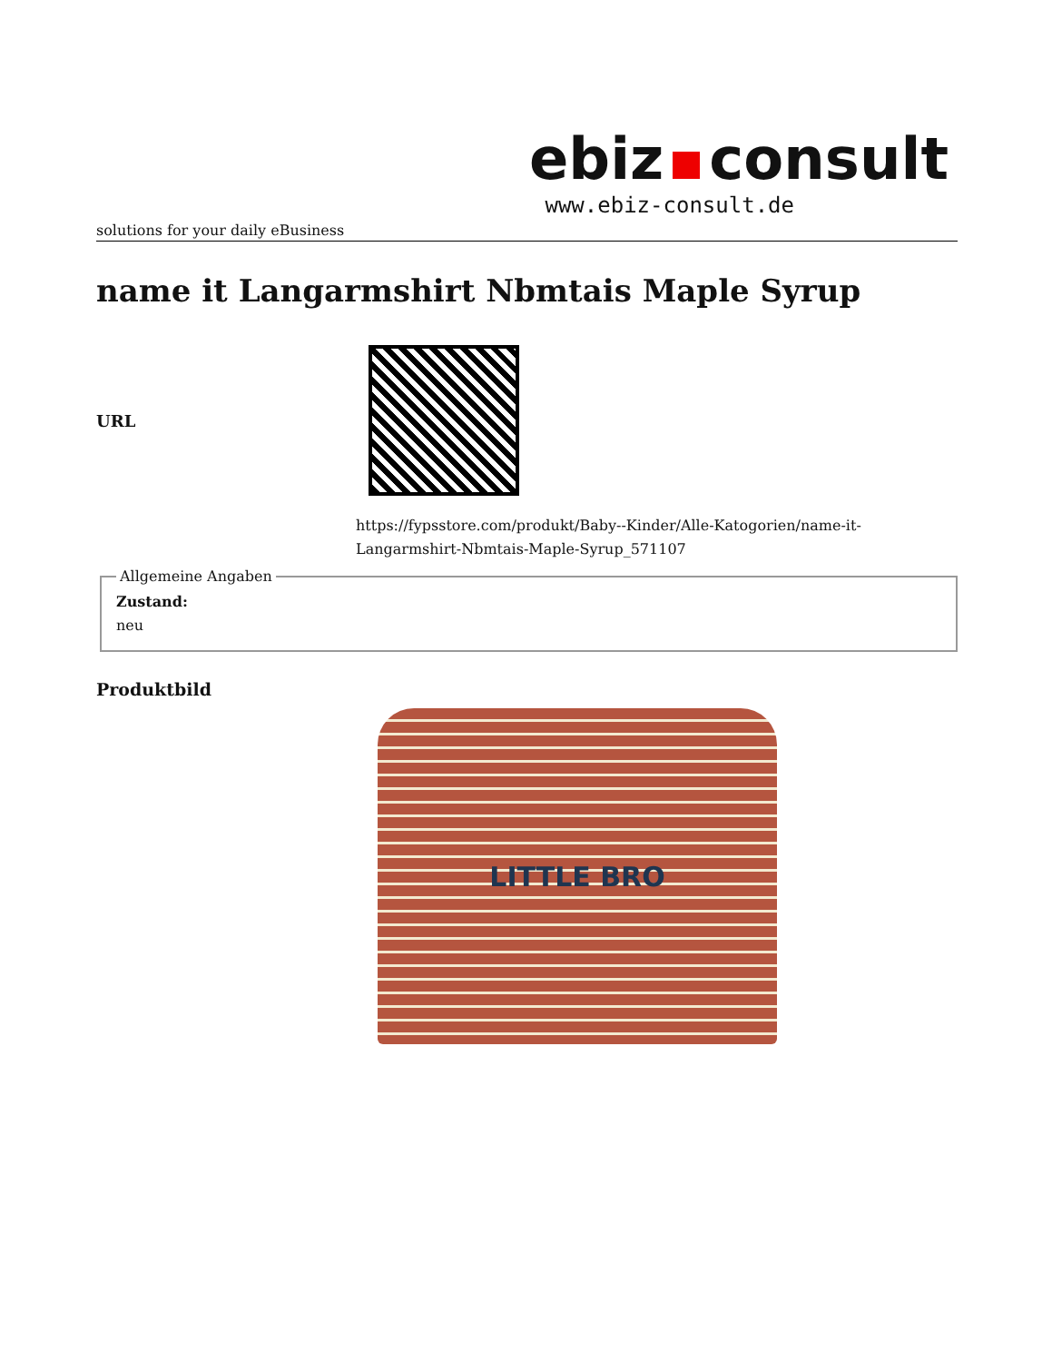ebiz consult
www.ebiz-consult.de
solutions for your daily eBusiness
name it Langarmshirt Nbmtais Maple Syrup
URL
https://fypsstore.com/produkt/Baby--Kinder/Alle-Katogorien/name-it-Langarmshirt-Nbmtais-Maple-Syrup_571107
Allgemeine Angaben Zustand:
neu
Produktbild
LITTLE BRO